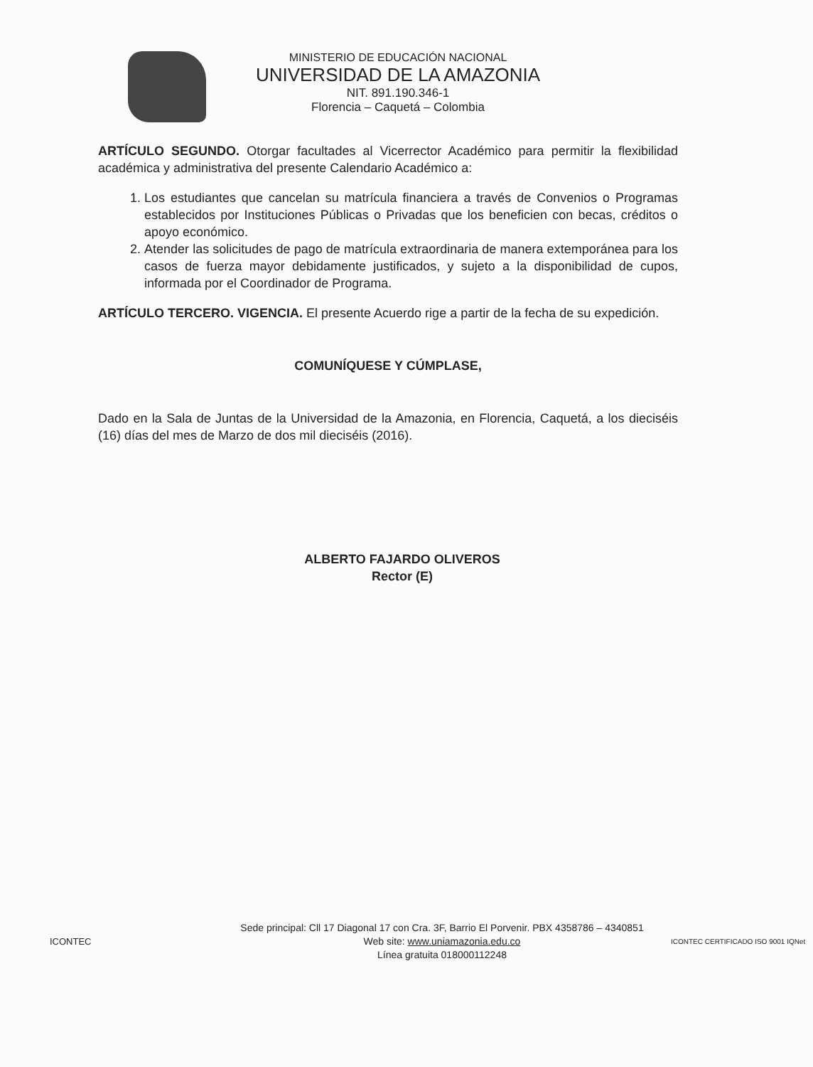MINISTERIO DE EDUCACIÓN NACIONAL
UNIVERSIDAD DE LA AMAZONIA
NIT. 891.190.346-1
Florencia – Caquetá – Colombia
ARTÍCULO SEGUNDO. Otorgar facultades al Vicerrector Académico para permitir la flexibilidad académica y administrativa del presente Calendario Académico a:
1. Los estudiantes que cancelan su matrícula financiera a través de Convenios o Programas establecidos por Instituciones Públicas o Privadas que los beneficien con becas, créditos o apoyo económico.
2. Atender las solicitudes de pago de matrícula extraordinaria de manera extemporánea para los casos de fuerza mayor debidamente justificados, y sujeto a la disponibilidad de cupos, informada por el Coordinador de Programa.
ARTÍCULO TERCERO. VIGENCIA. El presente Acuerdo rige a partir de la fecha de su expedición.
COMUNÍQUESE Y CÚMPLASE,
Dado en la Sala de Juntas de la Universidad de la Amazonia, en Florencia, Caquetá, a los dieciséis (16) días del mes de Marzo de dos mil dieciséis (2016).
ALBERTO FAJARDO OLIVEROS
Rector (E)
ICONTEC
Sede principal: Cll 17 Diagonal 17 con Cra. 3F, Barrio El Porvenir. PBX 4358786 – 4340851
Web site: www.uniamazonia.edu.co
Línea gratuita 018000112248
ICONTEC CERTIFICADO ISO 9001 IQNet